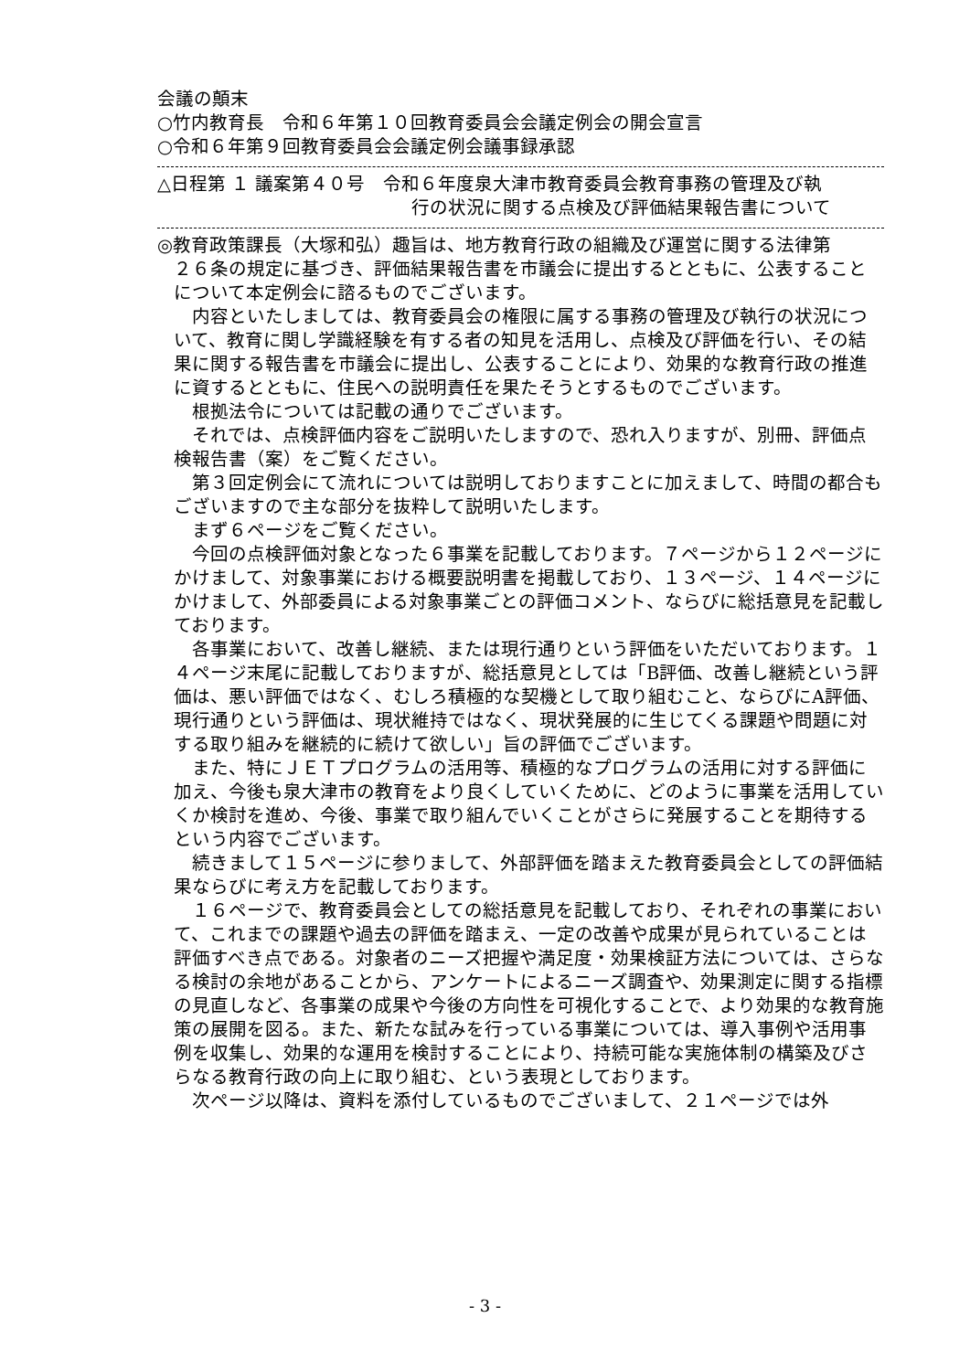会議の顛末
○竹内教育長　令和６年第１０回教育委員会会議定例会の開会宣言
○令和６年第９回教育委員会会議定例会議事録承認
△日程第 １ 議案第４０号　令和６年度泉大津市教育委員会教育事務の管理及び執
行の状況に関する点検及び評価結果報告書について
◎教育政策課長（大塚和弘）趣旨は、地方教育行政の組織及び運営に関する法律第
２６条の規定に基づき、評価結果報告書を市議会に提出するとともに、公表することについて本定例会に諮るものでございます。
内容といたしましては、教育委員会の権限に属する事務の管理及び執行の状況について、教育に関し学識経験を有する者の知見を活用し、点検及び評価を行い、その結果に関する報告書を市議会に提出し、公表することにより、効果的な教育行政の推進に資するとともに、住民への説明責任を果たそうとするものでございます。
根拠法令については記載の通りでございます。
それでは、点検評価内容をご説明いたしますので、恐れ入りますが、別冊、評価点検報告書（案）をご覧ください。
第３回定例会にて流れについては説明しておりますことに加えまして、時間の都合もございますので主な部分を抜粋して説明いたします。
まず６ページをご覧ください。
今回の点検評価対象となった６事業を記載しております。７ページから１２ページにかけまして、対象事業における概要説明書を掲載しており、１３ページ、１４ページにかけまして、外部委員による対象事業ごとの評価コメント、ならびに総括意見を記載しております。
各事業において、改善し継続、または現行通りという評価をいただいております。１４ページ末尾に記載しておりますが、総括意見としては「B評価、改善し継続という評価は、悪い評価ではなく、むしろ積極的な契機として取り組むこと、ならびにA評価、現行通りという評価は、現状維持ではなく、現状発展的に生じてくる課題や問題に対する取り組みを継続的に続けて欲しい」旨の評価でございます。
また、特にＪＥＴプログラムの活用等、積極的なプログラムの活用に対する評価に加え、今後も泉大津市の教育をより良くしていくために、どのように事業を活用していくか検討を進め、今後、事業で取り組んでいくことがさらに発展することを期待するという内容でございます。
続きまして１５ページに参りまして、外部評価を踏まえた教育委員会としての評価結果ならびに考え方を記載しております。
１６ページで、教育委員会としての総括意見を記載しており、それぞれの事業において、これまでの課題や過去の評価を踏まえ、一定の改善や成果が見られていることは評価すべき点である。対象者のニーズ把握や満足度・効果検証方法については、さらなる検討の余地があることから、アンケートによるニーズ調査や、効果測定に関する指標の見直しなど、各事業の成果や今後の方向性を可視化することで、より効果的な教育施策の展開を図る。また、新たな試みを行っている事業については、導入事例や活用事例を収集し、効果的な運用を検討することにより、持続可能な実施体制の構築及びさらなる教育行政の向上に取り組む、という表現としております。
次ページ以降は、資料を添付しているものでございまして、２１ページでは外
- 3 -